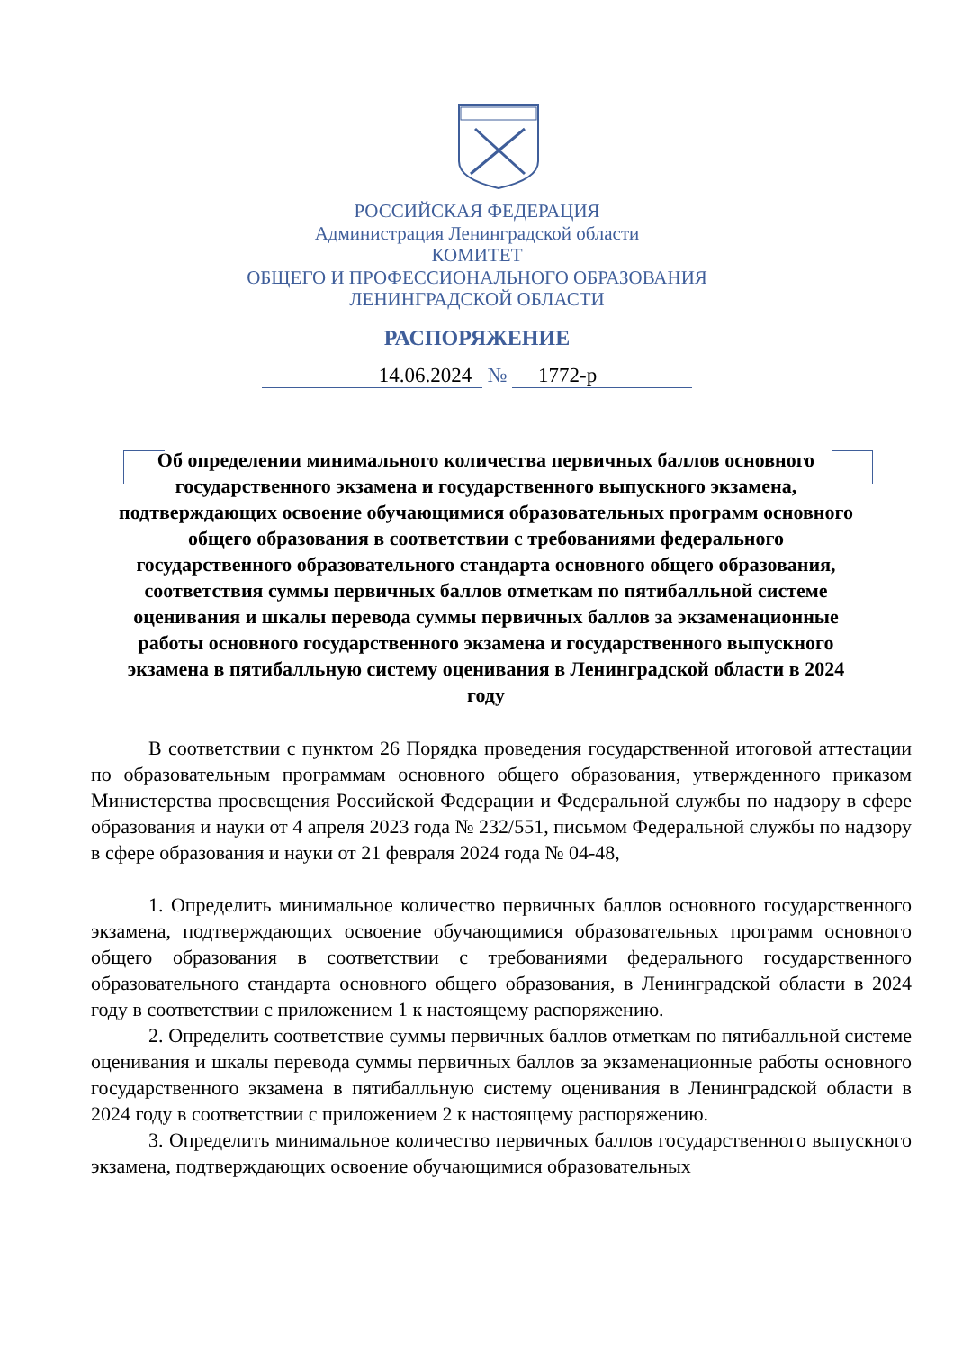РОССИЙСКАЯ ФЕДЕРАЦИЯ
Администрация Ленинградской области
КОМИТЕТ
ОБЩЕГО И ПРОФЕССИОНАЛЬНОГО ОБРАЗОВАНИЯ
ЛЕНИНГРАДСКОЙ ОБЛАСТИ
РАСПОРЯЖЕНИЕ
14.06.2024 № 1772-р
Об определении минимального количества первичных баллов основного государственного экзамена и государственного выпускного экзамена, подтверждающих освоение обучающимися образовательных программ основного общего образования в соответствии с требованиями федерального государственного образовательного стандарта основного общего образования, соответствия суммы первичных баллов отметкам по пятибалльной системе оценивания и шкалы перевода суммы первичных баллов за экзаменационные работы основного государственного экзамена и государственного выпускного экзамена в пятибалльную систему оценивания в Ленинградской области в 2024 году
В соответствии с пунктом 26 Порядка проведения государственной итоговой аттестации по образовательным программам основного общего образования, утвержденного приказом Министерства просвещения Российской Федерации и Федеральной службы по надзору в сфере образования и науки от 4 апреля 2023 года № 232/551, письмом Федеральной службы по надзору в сфере образования и науки от 21 февраля 2024 года № 04-48,
1. Определить минимальное количество первичных баллов основного государственного экзамена, подтверждающих освоение обучающимися образовательных программ основного общего образования в соответствии с требованиями федерального государственного образовательного стандарта основного общего образования, в Ленинградской области в 2024 году в соответствии с приложением 1 к настоящему распоряжению.
2. Определить соответствие суммы первичных баллов отметкам по пятибалльной системе оценивания и шкалы перевода суммы первичных баллов за экзаменационные работы основного государственного экзамена в пятибалльную систему оценивания в Ленинградской области в 2024 году в соответствии с приложением 2 к настоящему распоряжению.
3. Определить минимальное количество первичных баллов государственного выпускного экзамена, подтверждающих освоение обучающимися образовательных